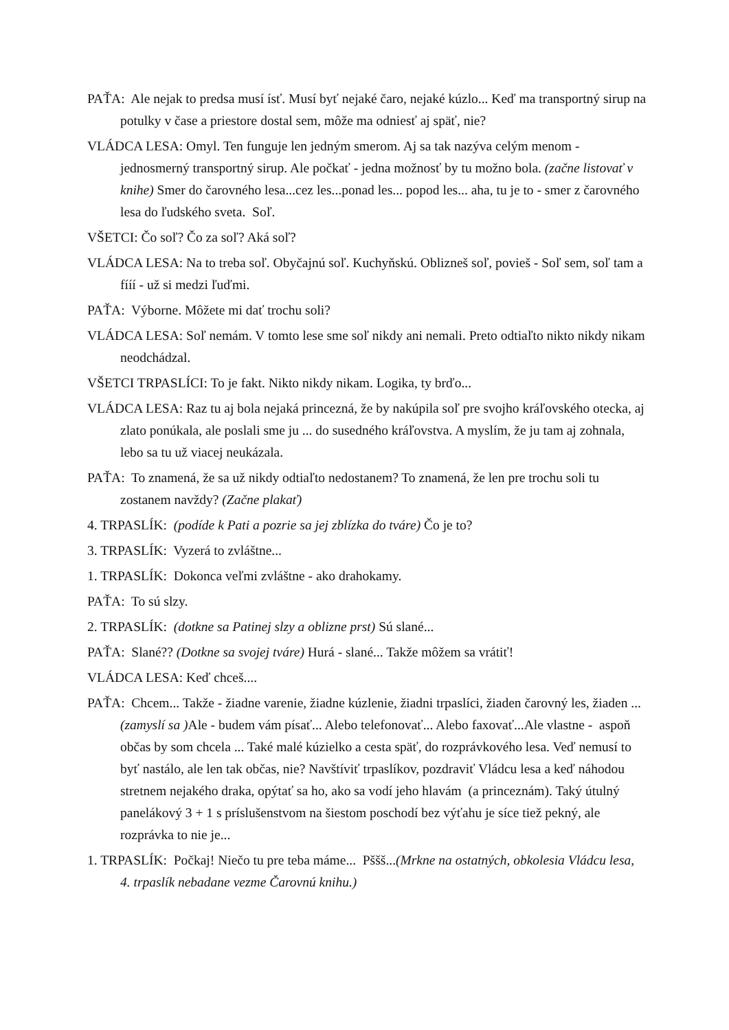PAŤA: Ale nejak to predsa musí ísť. Musí byť nejaké čaro, nejaké kúzlo... Keď ma transportný sirup na potulky v čase a priestore dostal sem, môže ma odniesť aj späť, nie?
VLÁDCA LESA: Omyl. Ten funguje len jedným smerom. Aj sa tak nazýva celým menom - jednosmerný transportný sirup. Ale počkať - jedna možnosť by tu možno bola. (začne listovať v knihe) Smer do čarovného lesa...cez les...ponad les... popod les... aha, tu je to - smer z čarovného lesa do ľudského sveta. Soľ.
VŠETCI: Čo soľ? Čo za soľ? Aká soľ?
VLÁDCA LESA: Na to treba soľ. Obyčajnú soľ. Kuchyňskú. Oblizneš soľ, povieš - Soľ sem, soľ tam a fííí - už si medzi ľuďmi.
PAŤA: Výborne. Môžete mi dať trochu soli?
VLÁDCA LESA: Soľ nemám. V tomto lese sme soľ nikdy ani nemali. Preto odtiaľto nikto nikdy nikam neodchádzal.
VŠETCI TRPASLÍCI: To je fakt. Nikto nikdy nikam. Logika, ty brďo...
VLÁDCA LESA: Raz tu aj bola nejaká princezná, že by nakúpila soľ pre svojho kráľovského otecka, aj zlato ponúkala, ale poslali sme ju ... do susedného kráľovstva. A myslím, že ju tam aj zohnala, lebo sa tu už viacej neukázala.
PAŤA: To znamená, že sa už nikdy odtiaľto nedostanem? To znamená, že len pre trochu soli tu zostanem navždy? (Začne plakať)
4. TRPASLÍK: (podíde k Pati a pozrie sa jej zblízka do tváre) Čo je to?
3. TRPASLÍK: Vyzerá to zvláštne...
1. TRPASLÍK: Dokonca veľmi zvláštne - ako drahokamy.
PAŤA: To sú slzy.
2. TRPASLÍK: (dotkne sa Patinej slzy a oblizne prst) Sú slané...
PAŤA: Slané?? (Dotkne sa svojej tváre) Hurá - slané... Takže môžem sa vrátiť!
VLÁDCA LESA: Keď chceš....
PAŤA: Chcem... Takže - žiadne varenie, žiadne kúzlenie, žiadni trpaslíci, žiaden čarovný les, žiaden ... (zamyslí sa ) Ale - budem vám písať... Alebo telefonovať... Alebo faxovať...Ale vlastne - aspoň občas by som chcela ... Také malé kúzielko a cesta späť, do rozprávkového lesa. Veď nemusí to byť nastálo, ale len tak občas, nie? Navštíviť trpaslíkov, pozdraviť Vládcu lesa a keď náhodou stretnem nejakého draka, opýtať sa ho, ako sa vodí jeho hlavám (a princeznám). Taký útulný panelákový 3 + 1 s príslušenstvom na šiestom poschodí bez výťahu je síce tiež pekný, ale rozprávka to nie je...
1. TRPASLÍK: Počkaj! Niečo tu pre teba máme... Pššš...(Mrkne na ostatných, obkolesia Vládcu lesa, 4. trpaslík nebadane vezme Čarovnú knihu.)